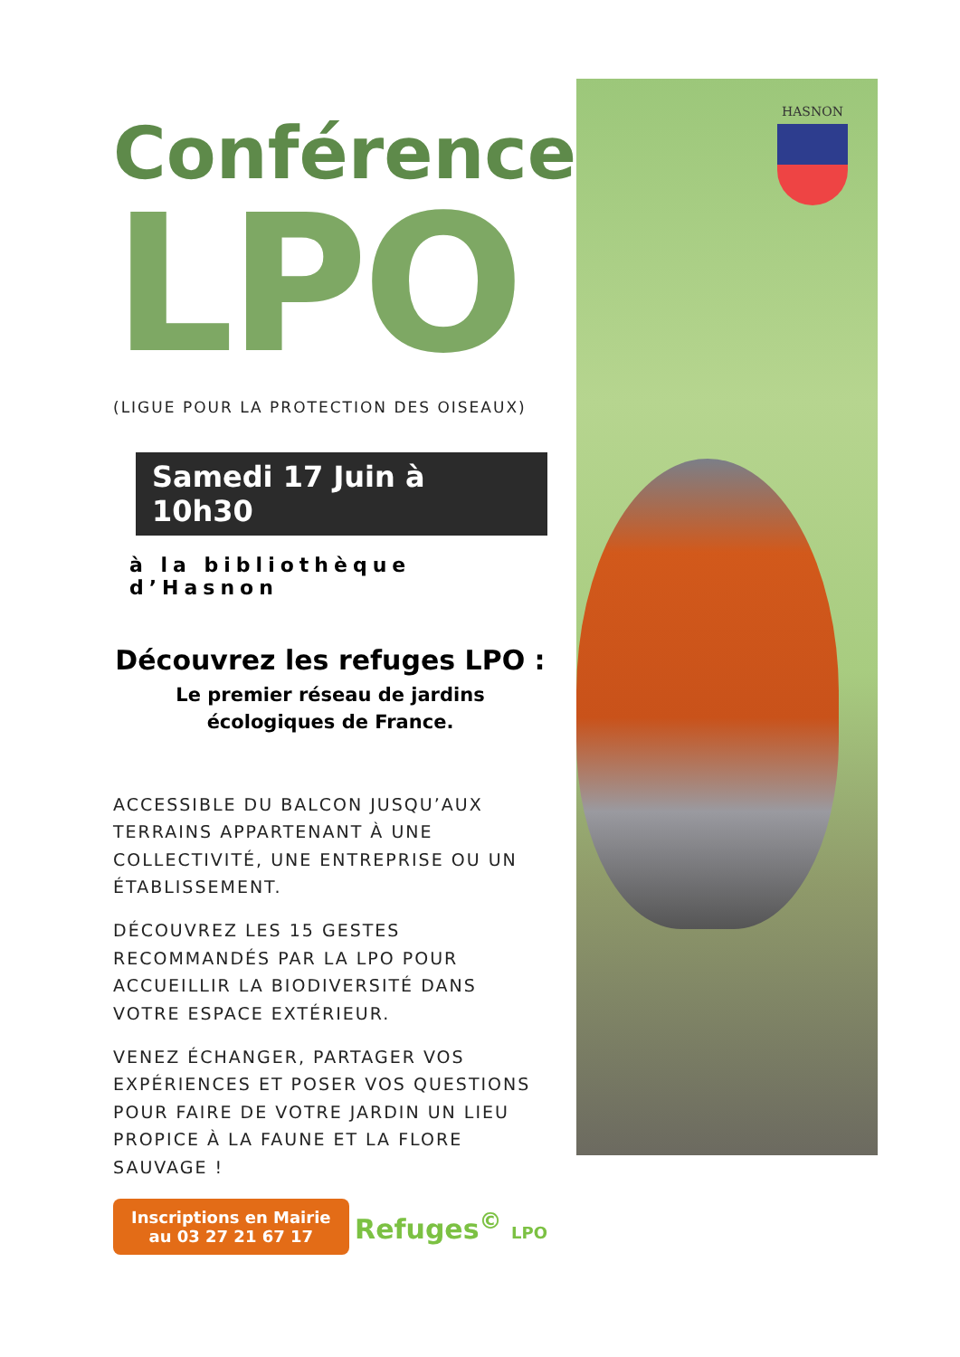Conférence
LPO
(LIGUE POUR LA PROTECTION DES OISEAUX)
Samedi 17 Juin à 10h30
à la bibliothèque d’Hasnon
Découvrez les refuges LPO :
Le premier réseau de jardins
écologiques de France.
ACCESSIBLE DU BALCON JUSQU’AUX TERRAINS APPARTENANT À UNE COLLECTIVITÉ, UNE ENTREPRISE OU UN ÉTABLISSEMENT.
DÉCOUVREZ LES 15 GESTES RECOMMANDÉS PAR LA LPO POUR ACCUEILLIR LA BIODIVERSITÉ DANS VOTRE ESPACE EXTÉRIEUR.
VENEZ ÉCHANGER, PARTAGER VOS EXPÉRIENCES ET POSER VOS QUESTIONS POUR FAIRE DE VOTRE JARDIN UN LIEU PROPICE À LA FAUNE ET LA FLORE SAUVAGE !
Inscriptions en Mairie
au 03 27 21 67 17
Refuges<sup>©</sup> LPO
HASNON